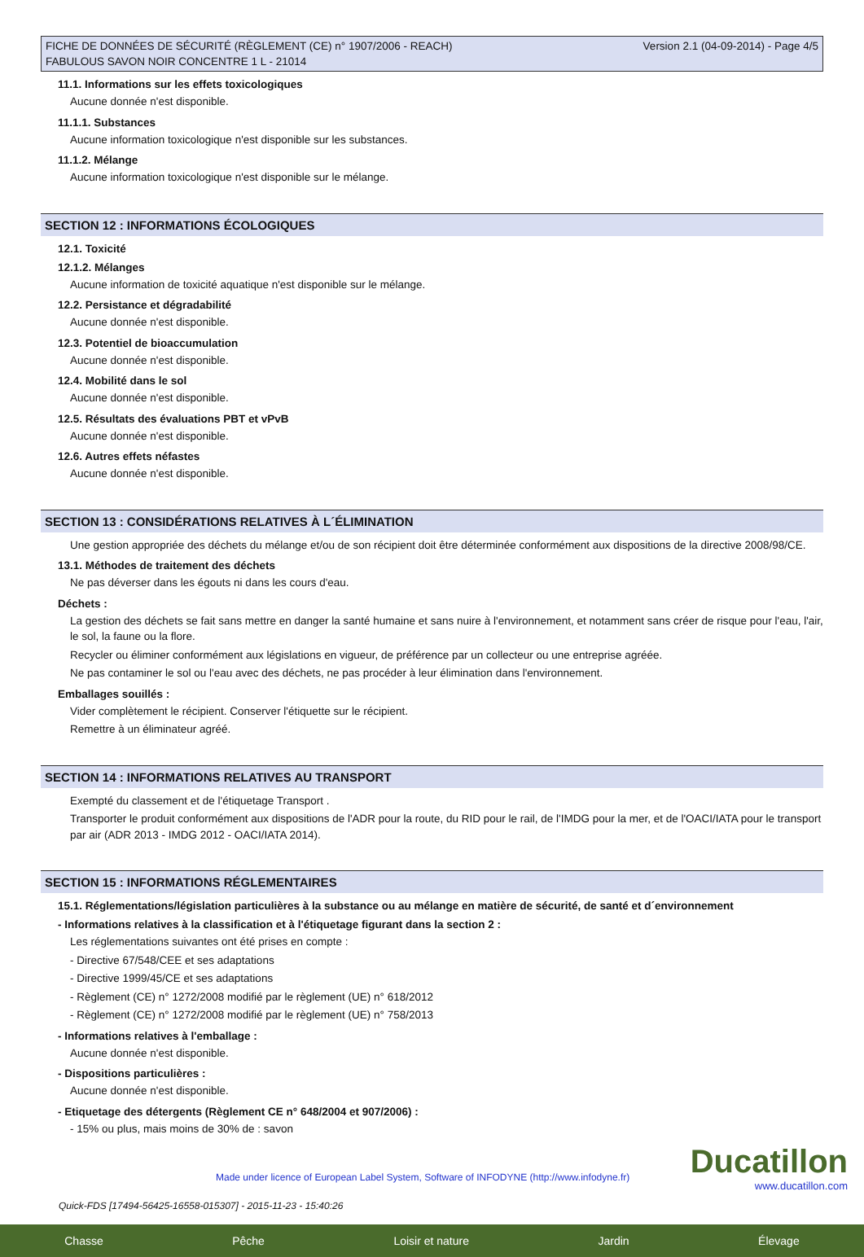FICHE DE DONNÉES DE SÉCURITÉ (RÈGLEMENT (CE) n° 1907/2006 - REACH)
FABULOUS SAVON NOIR CONCENTRE 1 L - 21014
Version 2.1 (04-09-2014) - Page 4/5
11.1. Informations sur les effets toxicologiques
Aucune donnée n'est disponible.
11.1.1. Substances
Aucune information toxicologique n'est disponible sur les substances.
11.1.2. Mélange
Aucune information toxicologique n'est disponible sur le mélange.
SECTION 12 : INFORMATIONS ÉCOLOGIQUES
12.1. Toxicité
12.1.2. Mélanges
Aucune information de toxicité aquatique n'est disponible sur le mélange.
12.2. Persistance et dégradabilité
Aucune donnée n'est disponible.
12.3. Potentiel de bioaccumulation
Aucune donnée n'est disponible.
12.4. Mobilité dans le sol
Aucune donnée n'est disponible.
12.5. Résultats des évaluations PBT et vPvB
Aucune donnée n'est disponible.
12.6. Autres effets néfastes
Aucune donnée n'est disponible.
SECTION 13 : CONSIDÉRATIONS RELATIVES À L´ÉLIMINATION
Une gestion appropriée des déchets du mélange et/ou de son récipient doit être déterminée conformément aux dispositions de la directive 2008/98/CE.
13.1. Méthodes de traitement des déchets
Ne pas déverser dans les égouts ni dans les cours d'eau.
Déchets :
La gestion des déchets se fait sans mettre en danger la santé humaine et sans nuire à l'environnement, et notamment sans créer de risque pour l'eau, l'air, le sol, la faune ou la flore.
Recycler ou éliminer conformément aux législations en vigueur, de préférence par un collecteur ou une entreprise agréée.
Ne pas contaminer le sol ou l'eau avec des déchets, ne pas procéder à leur élimination dans l'environnement.
Emballages souillés :
Vider complètement le récipient. Conserver l'étiquette sur le récipient.
Remettre à un éliminateur agréé.
SECTION 14 : INFORMATIONS RELATIVES AU TRANSPORT
Exempté du classement et de l'étiquetage Transport .
Transporter le produit conformément aux dispositions de l'ADR pour la route, du RID pour le rail, de l'IMDG pour la mer, et de l'OACI/IATA pour le transport par air (ADR 2013 - IMDG 2012 - OACI/IATA 2014).
SECTION 15 : INFORMATIONS RÉGLEMENTAIRES
15.1. Réglementations/législation particulières à la substance ou au mélange en matière de sécurité, de santé et d´environnement
- Informations relatives à la classification et à l'étiquetage figurant dans la section 2 :
Les réglementations suivantes ont été prises en compte :
- Directive 67/548/CEE et ses adaptations
- Directive 1999/45/CE et ses adaptations
- Règlement (CE) n° 1272/2008 modifié par le règlement (UE) n° 618/2012
- Règlement (CE) n° 1272/2008 modifié par le règlement (UE) n° 758/2013
- Informations relatives à l'emballage :
Aucune donnée n'est disponible.
- Dispositions particulières :
Aucune donnée n'est disponible.
- Etiquetage des détergents (Règlement CE n° 648/2004 et 907/2006) :
- 15% ou plus, mais moins de 30% de : savon
Made under licence of European Label System, Software of INFODYNE (http://www.infodyne.fr)
Quick-FDS [17494-56425-16558-015307] - 2015-11-23 - 15:40:26
Ducatillon
www.ducatillon.com
Chasse Pêche Loisir et nature Jardin Élevage